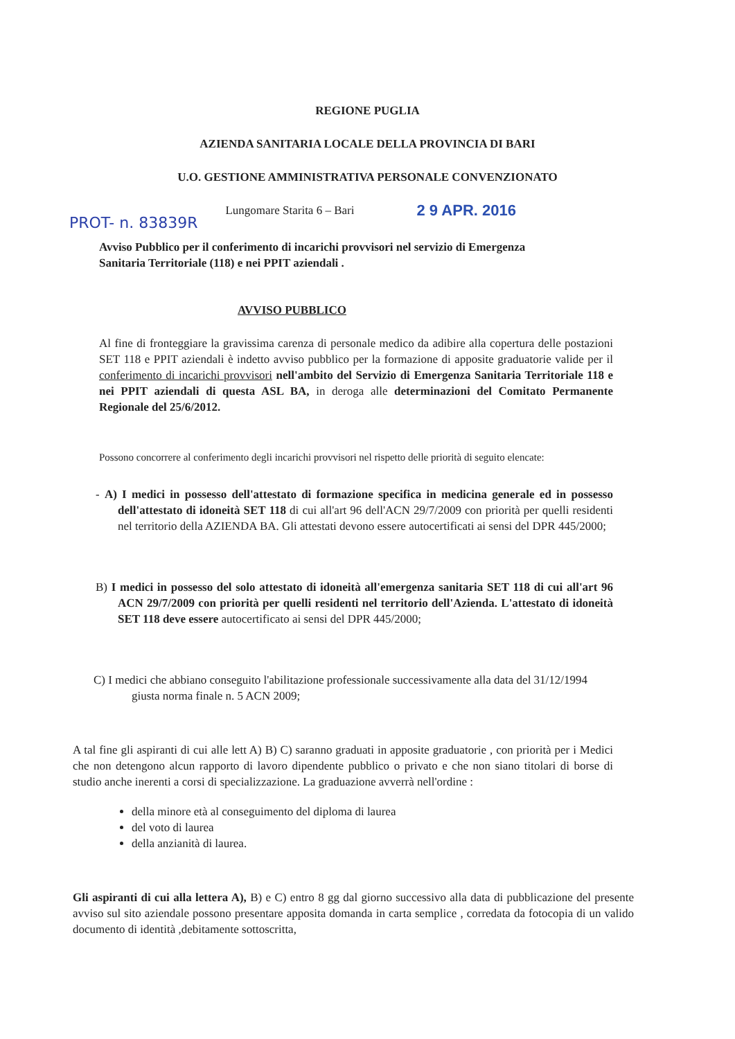REGIONE PUGLIA
AZIENDA SANITARIA LOCALE DELLA PROVINCIA DI BARI
U.O. GESTIONE AMMINISTRATIVA PERSONALE CONVENZIONATO
PROT- n. 83839R Lungomare Starita 6 – Bari 2 9 APR. 2016
Avviso Pubblico per il conferimento di incarichi provvisori nel servizio di Emergenza Sanitaria Territoriale (118) e nei PPIT aziendali .
AVVISO PUBBLICO
Al fine di fronteggiare la gravissima carenza di personale medico da adibire alla copertura delle postazioni SET 118 e PPIT aziendali è indetto avviso pubblico per la formazione di apposite graduatorie valide per il conferimento di incarichi provvisori nell'ambito del Servizio di Emergenza Sanitaria Territoriale 118 e nei PPIT aziendali di questa ASL BA, in deroga alle determinazioni del Comitato Permanente Regionale del 25/6/2012.
Possono concorrere al conferimento degli incarichi provvisori nel rispetto delle priorità di seguito elencate:
- A) I medici in possesso dell'attestato di formazione specifica in medicina generale ed in possesso dell'attestato di idoneità SET 118 di cui all'art 96 dell'ACN 29/7/2009 con priorità per quelli residenti nel territorio della AZIENDA BA. Gli attestati devono essere autocertificati ai sensi del DPR 445/2000;
B) I medici in possesso del solo attestato di idoneità all'emergenza sanitaria SET 118 di cui all'art 96 ACN 29/7/2009 con priorità per quelli residenti nel territorio dell'Azienda. L'attestato di idoneità SET 118 deve essere autocertificato ai sensi del DPR 445/2000;
C) I medici che abbiano conseguito l'abilitazione professionale successivamente alla data del 31/12/1994 giusta norma finale n. 5 ACN 2009;
A tal fine gli aspiranti di cui alle lett A) B) C) saranno graduati in apposite graduatorie , con priorità per i Medici che non detengono alcun rapporto di lavoro dipendente pubblico o privato e che non siano titolari di borse di studio anche inerenti a corsi di specializzazione. La graduazione avverrà nell'ordine :
della minore età al conseguimento del diploma di laurea
del voto di laurea
della anzianità di laurea.
Gli aspiranti di cui alla lettera A), B) e C) entro 8 gg dal giorno successivo alla data di pubblicazione del presente avviso sul sito aziendale possono presentare apposita domanda in carta semplice , corredata da fotocopia di un valido documento di identità ,debitamente sottoscritta,